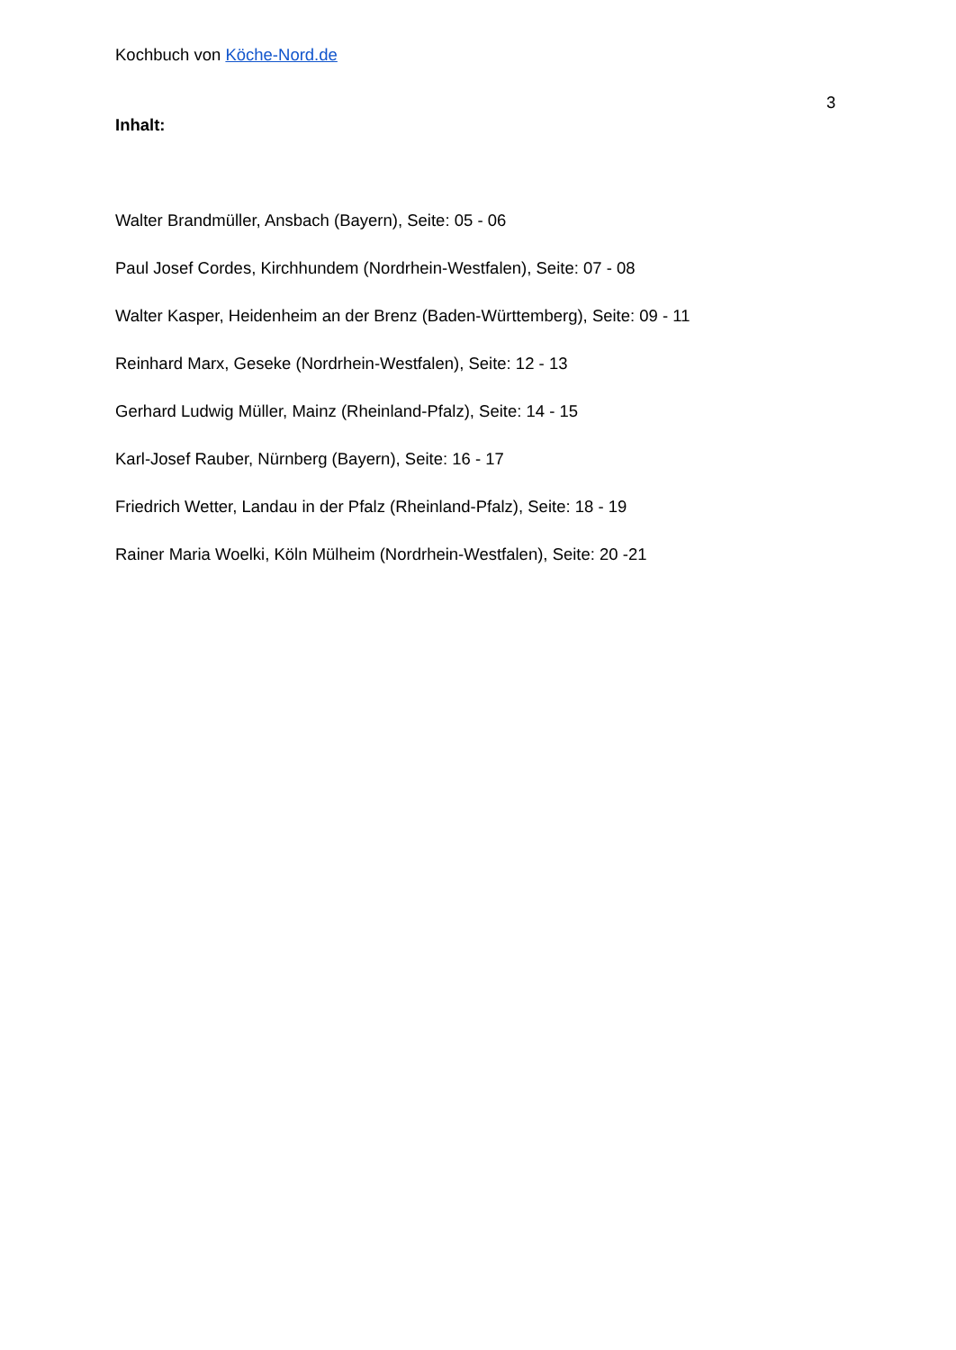Kochbuch von Köche-Nord.de
3
Inhalt:
Walter Brandmüller, Ansbach (Bayern), Seite: 05 - 06
Paul Josef Cordes, Kirchhundem (Nordrhein-Westfalen), Seite: 07 - 08
Walter Kasper, Heidenheim an der Brenz (Baden-Württemberg), Seite: 09 - 11
Reinhard Marx, Geseke (Nordrhein-Westfalen), Seite: 12 - 13
Gerhard Ludwig Müller, Mainz (Rheinland-Pfalz), Seite: 14 - 15
Karl-Josef Rauber, Nürnberg (Bayern), Seite: 16 - 17
Friedrich Wetter, Landau in der Pfalz (Rheinland-Pfalz), Seite: 18 - 19
Rainer Maria Woelki, Köln Mülheim (Nordrhein-Westfalen), Seite: 20 -21